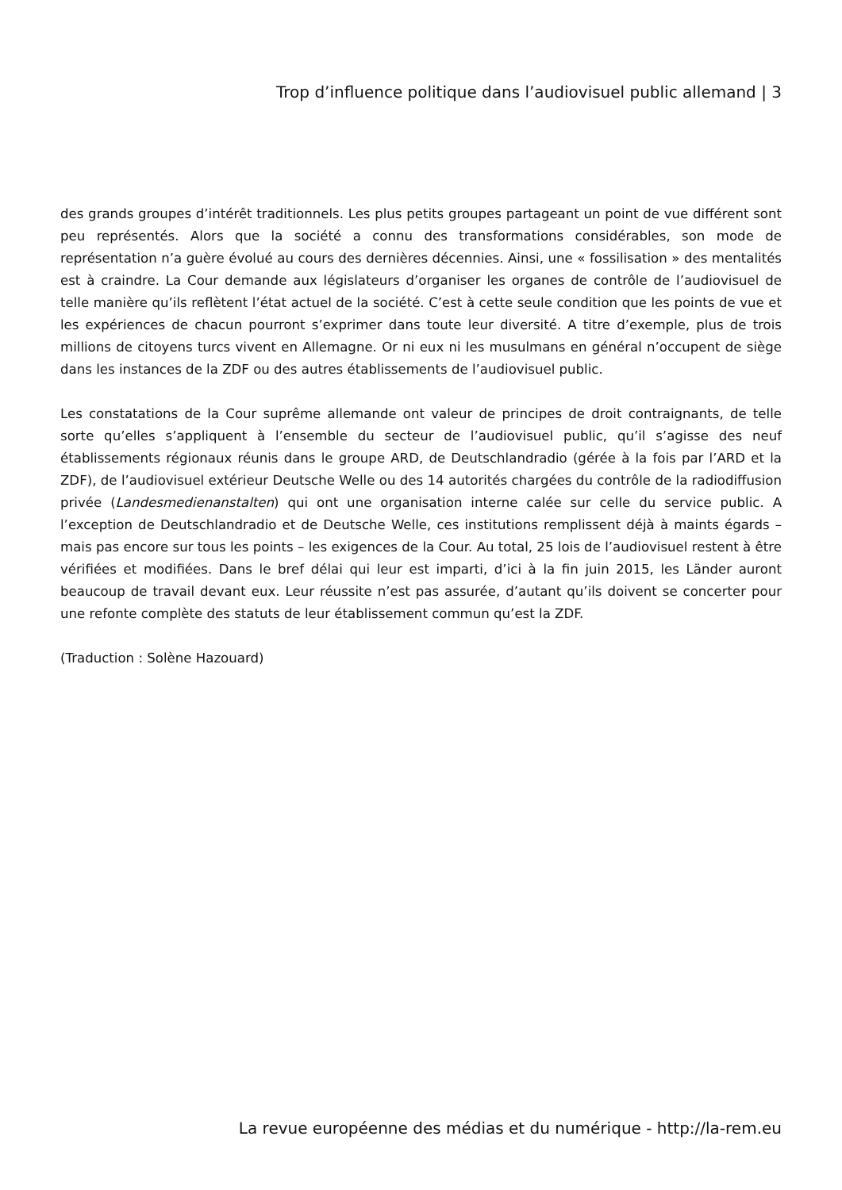Trop d’influence politique dans l’audiovisuel public allemand | 3
des grands groupes d’intérêt traditionnels. Les plus petits groupes partageant un point de vue différent sont peu représentés. Alors que la société a connu des transformations considérables, son mode de représentation n’a guère évolué au cours des dernières décennies. Ainsi, une « fossilisation » des mentalités est à craindre. La Cour demande aux législateurs d’organiser les organes de contrôle de l’audiovisuel de telle manière qu’ils reflètent l’état actuel de la société. C’est à cette seule condition que les points de vue et les expériences de chacun pourront s’exprimer dans toute leur diversité. A titre d’exemple, plus de trois millions de citoyens turcs vivent en Allemagne. Or ni eux ni les musulmans en général n’occupent de siège dans les instances de la ZDF ou des autres établissements de l’audiovisuel public.
Les constatations de la Cour suprême allemande ont valeur de principes de droit contraignants, de telle sorte qu’elles s’appliquent à l’ensemble du secteur de l’audiovisuel public, qu’il s’agisse des neuf établissements régionaux réunis dans le groupe ARD, de Deutschlandradio (gérée à la fois par l’ARD et la ZDF), de l’audiovisuel extérieur Deutsche Welle ou des 14 autorités chargées du contrôle de la radiodiffusion privée (Landesmedienanstalten) qui ont une organisation interne calée sur celle du service public. A l’exception de Deutschlandradio et de Deutsche Welle, ces institutions remplissent déjà à maints égards – mais pas encore sur tous les points – les exigences de la Cour. Au total, 25 lois de l’audiovisuel restent à être vérifiées et modifiées. Dans le bref délai qui leur est imparti, d’ici à la fin juin 2015, les Länder auront beaucoup de travail devant eux. Leur réussite n’est pas assurée, d’autant qu’ils doivent se concerter pour une refonte complète des statuts de leur établissement commun qu’est la ZDF.
(Traduction : Solène Hazouard)
La revue européenne des médias et du numérique - http://la-rem.eu